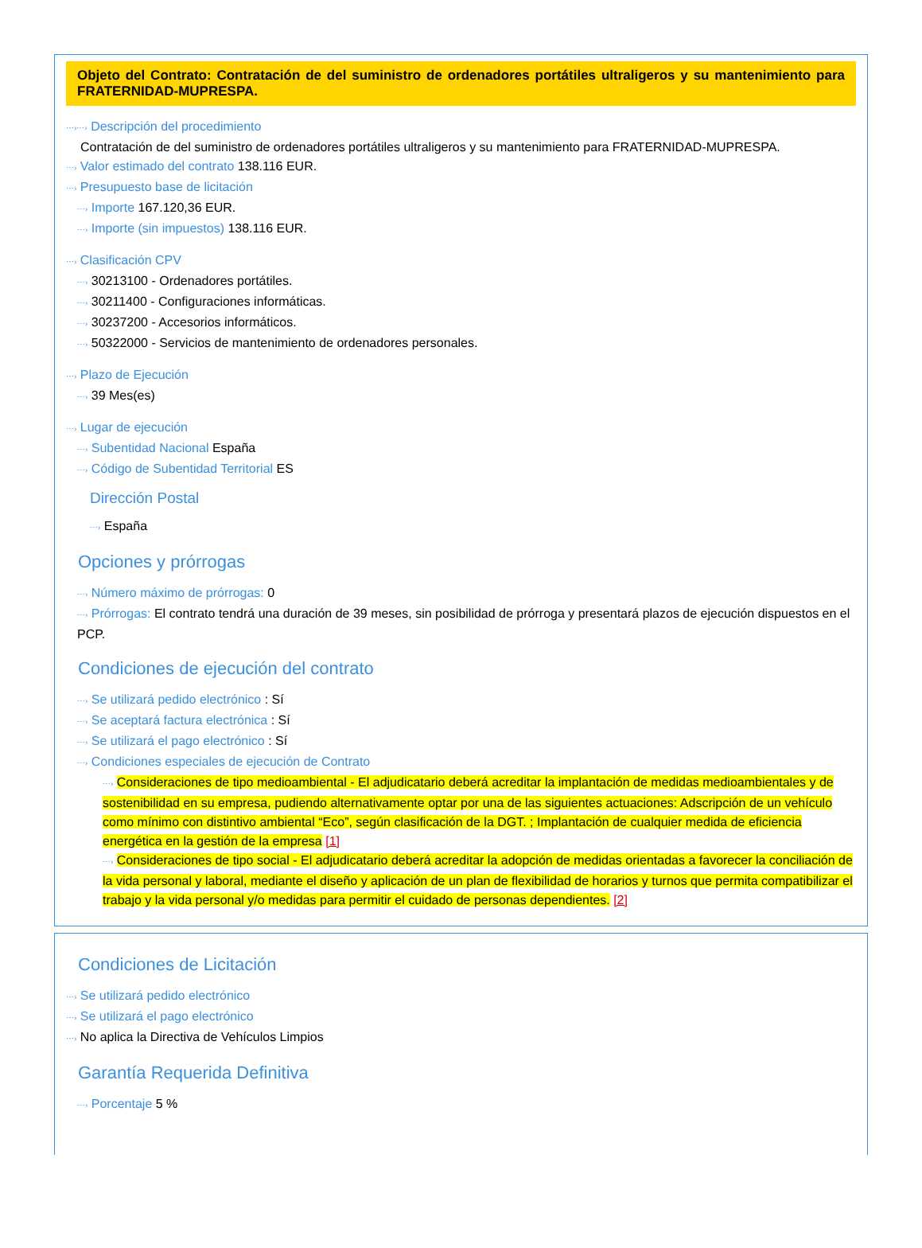Objeto del Contrato: Contratación de del suministro de ordenadores portátiles ultraligeros y su mantenimiento para FRATERNIDAD-MUPRESPA.
⋯›⋯› Descripción del procedimiento
Contratación de del suministro de ordenadores portátiles ultraligeros y su mantenimiento para FRATERNIDAD-MUPRESPA.
⋯› Valor estimado del contrato 138.116 EUR.
⋯› Presupuesto base de licitación
⋯› Importe 167.120,36 EUR.
⋯› Importe (sin impuestos) 138.116 EUR.
⋯› Clasificación CPV
⋯› 30213100 - Ordenadores portátiles.
⋯› 30211400 - Configuraciones informáticas.
⋯› 30237200 - Accesorios informáticos.
⋯› 50322000 - Servicios de mantenimiento de ordenadores personales.
⋯› Plazo de Ejecución
⋯› 39 Mes(es)
⋯› Lugar de ejecución
⋯› Subentidad Nacional España
⋯› Código de Subentidad Territorial ES
Dirección Postal
⋯› España
Opciones y prórrogas
⋯› Número máximo de prórrogas: 0
⋯› Prórrogas: El contrato tendrá una duración de 39 meses, sin posibilidad de prórroga y presentará plazos de ejecución dispuestos en el PCP.
Condiciones de ejecución del contrato
⋯› Se utilizará pedido electrónico : Sí
⋯› Se aceptará factura electrónica : Sí
⋯› Se utilizará el pago electrónico : Sí
⋯› Condiciones especiales de ejecución de Contrato
⋯› Consideraciones de tipo medioambiental - El adjudicatario deberá acreditar la implantación de medidas medioambientales y de sostenibilidad en su empresa, pudiendo alternativamente optar por una de las siguientes actuaciones: Adscripción de un vehículo como mínimo con distintivo ambiental “Eco”, según clasificación de la DGT. ; Implantación de cualquier medida de eficiencia energética en la gestión de la empresa [1]
⋯› Consideraciones de tipo social - El adjudicatario deberá acreditar la adopción de medidas orientadas a favorecer la conciliación de la vida personal y laboral, mediante el diseño y aplicación de un plan de flexibilidad de horarios y turnos que permita compatibilizar el trabajo y la vida personal y/o medidas para permitir el cuidado de personas dependientes. [2]
Condiciones de Licitación
⋯› Se utilizará pedido electrónico
⋯› Se utilizará el pago electrónico
⋯› No aplica la Directiva de Vehículos Limpios
Garantía Requerida Definitiva
⋯› Porcentaje 5 %